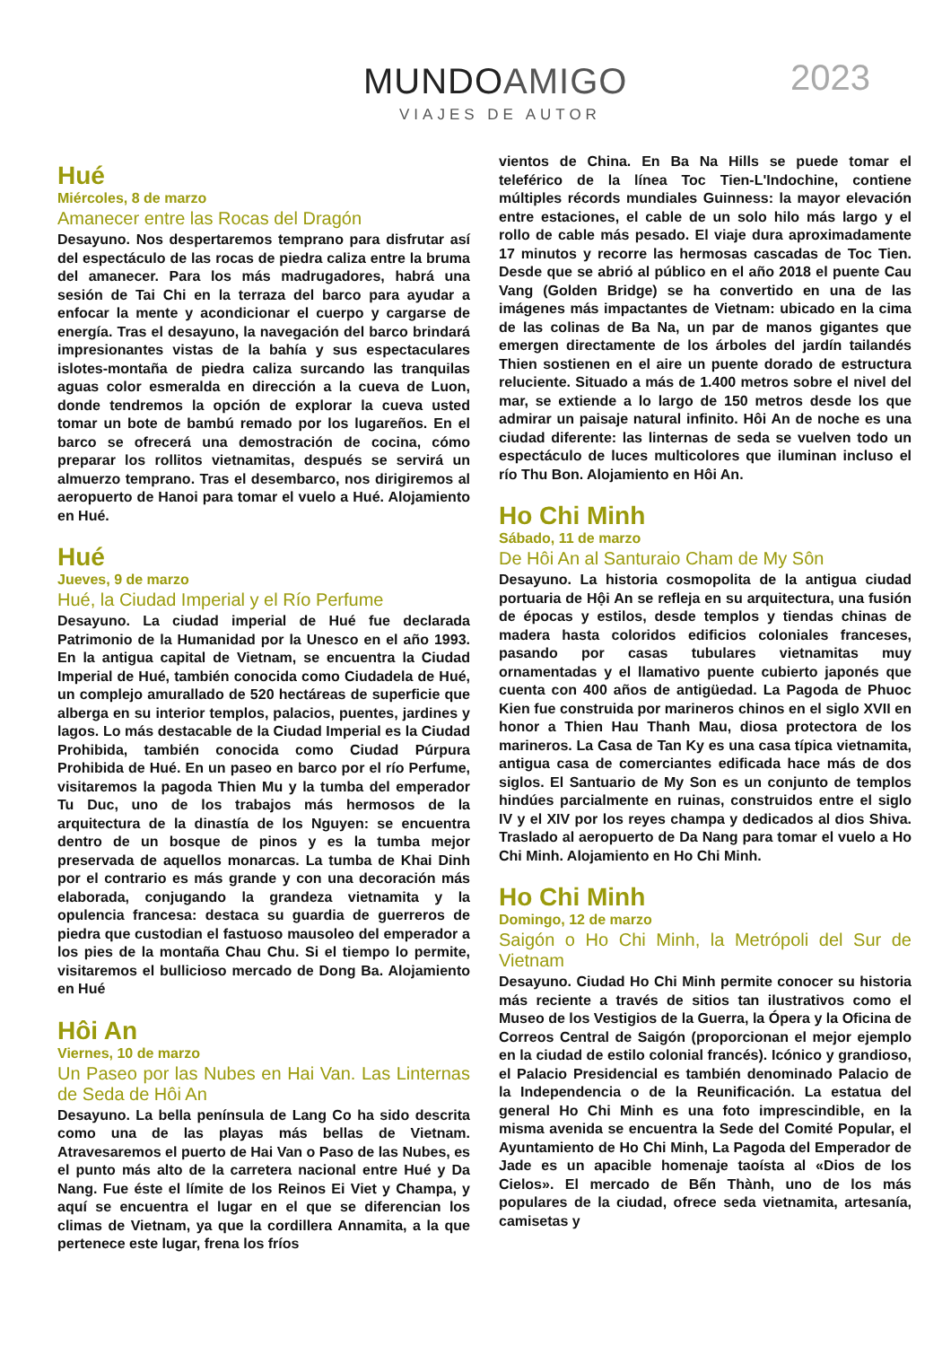MUNDOAMIGO
VIAJES DE AUTOR
2023
Hué
Miércoles, 8 de marzo
Amanecer entre las Rocas del Dragón
Desayuno. Nos despertaremos temprano para disfrutar así del espectáculo de las rocas de piedra caliza entre la bruma del amanecer. Para los más madrugadores, habrá una sesión de Tai Chi en la terraza del barco para ayudar a enfocar la mente y acondicionar el cuerpo y cargarse de energía. Tras el desayuno, la navegación del barco brindará impresionantes vistas de la bahía y sus espectaculares islotes-montaña de piedra caliza surcando las tranquilas aguas color esmeralda en dirección a la cueva de Luon, donde tendremos la opción de explorar la cueva usted tomar un bote de bambú remado por los lugareños. En el barco se ofrecerá una demostración de cocina, cómo preparar los rollitos vietnamitas, después se servirá un almuerzo temprano. Tras el desembarco, nos dirigiremos al aeropuerto de Hanoi para tomar el vuelo a Hué. Alojamiento en Hué.
Hué
Jueves, 9 de marzo
Hué, la Ciudad Imperial y el Río Perfume
Desayuno. La ciudad imperial de Hué fue declarada Patrimonio de la Humanidad por la Unesco en el año 1993. En la antigua capital de Vietnam, se encuentra la Ciudad Imperial de Hué, también conocida como Ciudadela de Hué, un complejo amurallado de 520 hectáreas de superficie que alberga en su interior templos, palacios, puentes, jardines y lagos. Lo más destacable de la Ciudad Imperial es la Ciudad Prohibida, también conocida como Ciudad Púrpura Prohibida de Hué. En un paseo en barco por el río Perfume, visitaremos la pagoda Thien Mu y la tumba del emperador Tu Duc, uno de los trabajos más hermosos de la arquitectura de la dinastía de los Nguyen: se encuentra dentro de un bosque de pinos y es la tumba mejor preservada de aquellos monarcas. La tumba de Khai Dinh por el contrario es más grande y con una decoración más elaborada, conjugando la grandeza vietnamita y la opulencia francesa: destaca su guardia de guerreros de piedra que custodian el fastuoso mausoleo del emperador a los pies de la montaña Chau Chu. Si el tiempo lo permite, visitaremos el bullicioso mercado de Dong Ba. Alojamiento en Hué
Hôi An
Viernes, 10 de marzo
Un Paseo por las Nubes en Hai Van. Las Linternas de Seda de Hôi An
Desayuno. La bella península de Lang Co ha sido descrita como una de las playas más bellas de Vietnam. Atravesaremos el puerto de Hai Van o Paso de las Nubes, es el punto más alto de la carretera nacional entre Hué y Da Nang. Fue éste el límite de los Reinos Ei Viet y Champa, y aquí se encuentra el lugar en el que se diferencian los climas de Vietnam, ya que la cordillera Annamita, a la que pertenece este lugar, frena los fríos
vientos de China. En Ba Na Hills se puede tomar el teleférico de la línea Toc Tien-L'Indochine, contiene múltiples récords mundiales Guinness: la mayor elevación entre estaciones, el cable de un solo hilo más largo y el rollo de cable más pesado. El viaje dura aproximadamente 17 minutos y recorre las hermosas cascadas de Toc Tien. Desde que se abrió al público en el año 2018 el puente Cau Vang (Golden Bridge) se ha convertido en una de las imágenes más impactantes de Vietnam: ubicado en la cima de las colinas de Ba Na, un par de manos gigantes que emergen directamente de los árboles del jardín tailandés Thien sostienen en el aire un puente dorado de estructura reluciente. Situado a más de 1.400 metros sobre el nivel del mar, se extiende a lo largo de 150 metros desde los que admirar un paisaje natural infinito. Hôi An de noche es una ciudad diferente: las linternas de seda se vuelven todo un espectáculo de luces multicolores que iluminan incluso el río Thu Bon. Alojamiento en Hôi An.
Ho Chi Minh
Sábado, 11 de marzo
De Hôi An al Santuraio Cham de My Sôn
Desayuno. La historia cosmopolita de la antigua ciudad portuaria de Hội An se refleja en su arquitectura, una fusión de épocas y estilos, desde templos y tiendas chinas de madera hasta coloridos edificios coloniales franceses, pasando por casas tubulares vietnamitas muy ornamentadas y el llamativo puente cubierto japonés que cuenta con 400 años de antigüedad. La Pagoda de Phuoc Kien fue construida por marineros chinos en el siglo XVII en honor a Thien Hau Thanh Mau, diosa protectora de los marineros. La Casa de Tan Ky es una casa típica vietnamita, antigua casa de comerciantes edificada hace más de dos siglos. El Santuario de My Son es un conjunto de templos hindúes parcialmente en ruinas, construidos entre el siglo IV y el XIV por los reyes champa y dedicados al dios Shiva. Traslado al aeropuerto de Da Nang para tomar el vuelo a Ho Chi Minh. Alojamiento en Ho Chi Minh.
Ho Chi Minh
Domingo, 12 de marzo
Saigón o Ho Chi Minh, la Metrópoli del Sur de Vietnam
Desayuno. Ciudad Ho Chi Minh permite conocer su historia más reciente a través de sitios tan ilustrativos como el Museo de los Vestigios de la Guerra, la Ópera y la Oficina de Correos Central de Saigón (proporcionan el mejor ejemplo en la ciudad de estilo colonial francés). Icónico y grandioso, el Palacio Presidencial es también denominado Palacio de la Independencia o de la Reunificación. La estatua del general Ho Chi Minh es una foto imprescindible, en la misma avenida se encuentra la Sede del Comité Popular, el Ayuntamiento de Ho Chi Minh, La Pagoda del Emperador de Jade es un apacible homenaje taoísta al «Dios de los Cielos». El mercado de Bến Thành, uno de los más populares de la ciudad, ofrece seda vietnamita, artesanía, camisetas y